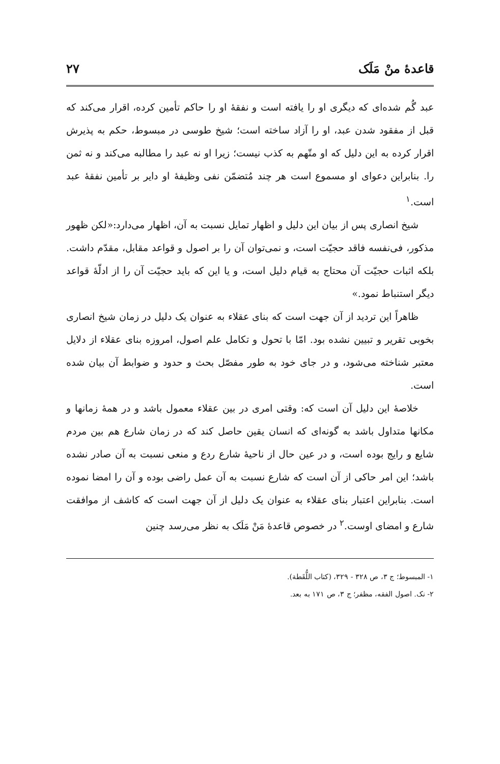قاعدهٔ منْ مَلَک ۲۷
عبد گُم شده‌ای که دیگری او را یافته است و نفقهٔ او را حاکم تأمین کرده، اقرار می‌کند که قبل از مفقود شدن عبد، او را آزاد ساخته است؛ شیخ طوسی در مبسوط، حکم به پذیرش اقرار کرده به این دلیل که او متّهم به کذب نیست؛ زیرا او نه عبد را مطالبه می‌کند و نه ثمن را. بنابراین دعوای او مسموع است هر چند مُتضمّن نفی وظیفهٔ او دایر بر تأمین نفقهٔ عبد است.<sup>۱</sup>
شیخ انصاری پس از بیان این دلیل و اظهار تمایل نسبت به آن، اظهار می‌دارد:«لکن ظهور مذکور، فی‌نفسه فاقد حجیّت است، و نمی‌توان آن را بر اصول و قواعد مقابل، مقدّم داشت. بلکه اثبات حجیّت آن محتاج به قیام دلیل است، و یا این که باید حجیّت آن را از ادلّهٔ قواعد دیگر استنباط نمود.»
ظاهراً این تردید از آن جهت است که بنای عقلاء به عنوان یک دلیل در زمان شیخ انصاری بخوبی تقریر و تبیین نشده بود. امّا با تحول و تکامل علم اصول، امروزه بنای عقلاء از دلایل معتبر شناخته می‌شود، و در جای خود به طور مفصّل بحث و حدود و ضوابط آن بیان شده است.
خلاصهٔ این دلیل آن است که: وقتی امری در بین عقلاء معمول باشد و در همهٔ زمانها و مکانها متداول باشد به گونه‌ای که انسان یقین حاصل کند که در زمان شارع هم بین مردم شایع و رایج بوده است، و در عین حال از ناحیهٔ شارع ردع و منعی نسبت به آن صادر نشده باشد؛ این امر حاکی از آن است که شارع نسبت به آن عمل راضی بوده و آن را امضا نموده است. بنابراین اعتبار بنای عقلاء به عنوان یک دلیل از آن جهت است که کاشف از موافقت شارع و امضای اوست.<sup>۲</sup> در خصوص قاعدهٔ مَنْ مَلَک به نظر می‌رسد چنین
۱- المبسوط؛ ج ۳، ص ۳۲۸ - ۳۲۹، (کتاب اللُّقَطة).
۲- نک. اصول الفقه، مظفر؛ ج ۳، ص ۱۷۱ به بعد.